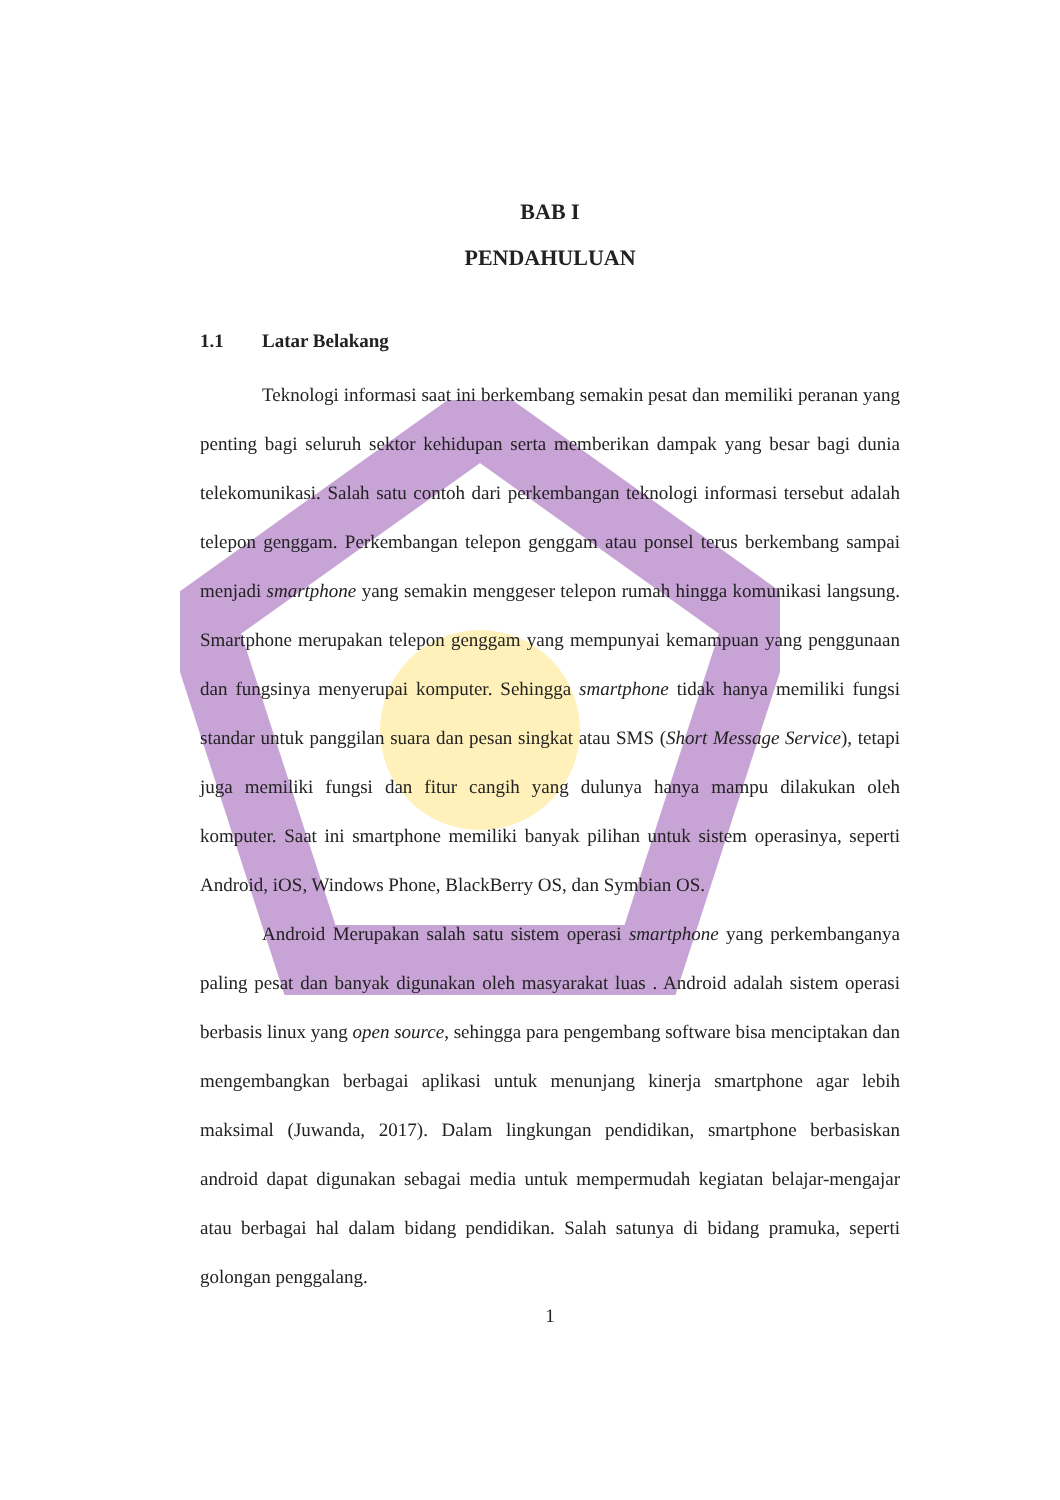BAB I
PENDAHULUAN
1.1 Latar Belakang
Teknologi informasi saat ini berkembang semakin pesat dan memiliki peranan yang penting bagi seluruh sektor kehidupan serta memberikan dampak yang besar bagi dunia telekomunikasi. Salah satu contoh dari perkembangan teknologi informasi tersebut adalah telepon genggam. Perkembangan telepon genggam atau ponsel terus berkembang sampai menjadi smartphone yang semakin menggeser telepon rumah hingga komunikasi langsung. Smartphone merupakan telepon genggam yang mempunyai kemampuan yang penggunaan dan fungsinya menyerupai komputer. Sehingga smartphone tidak hanya memiliki fungsi standar untuk panggilan suara dan pesan singkat atau SMS (Short Message Service), tetapi juga memiliki fungsi dan fitur cangih yang dulunya hanya mampu dilakukan oleh komputer. Saat ini smartphone memiliki banyak pilihan untuk sistem operasinya, seperti Android, iOS, Windows Phone, BlackBerry OS, dan Symbian OS.
Android Merupakan salah satu sistem operasi smartphone yang perkembanganya paling pesat dan banyak digunakan oleh masyarakat luas . Android adalah sistem operasi berbasis linux yang open source, sehingga para pengembang software bisa menciptakan dan mengembangkan berbagai aplikasi untuk menunjang kinerja smartphone agar lebih maksimal (Juwanda, 2017). Dalam lingkungan pendidikan, smartphone berbasiskan android dapat digunakan sebagai media untuk mempermudah kegiatan belajar-mengajar atau berbagai hal dalam bidang pendidikan. Salah satunya di bidang pramuka, seperti golongan penggalang.
1